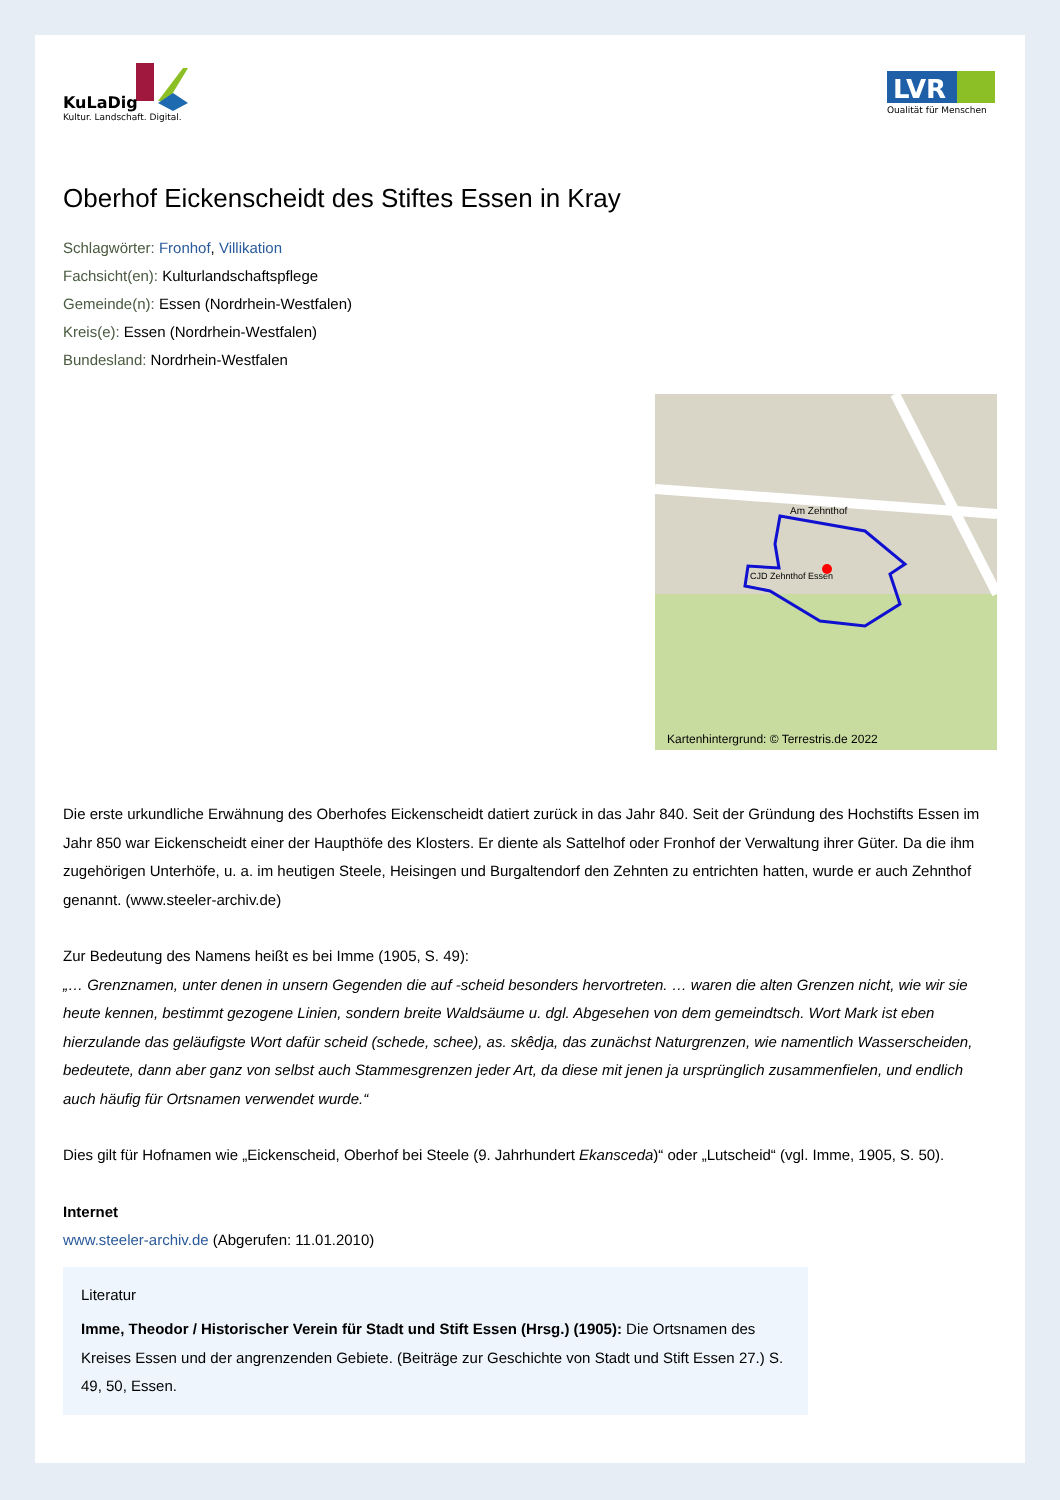KuLaDig
Kultur. Landschaft. Digital.
LVR
Qualität für Menschen
Oberhof Eickenscheidt des Stiftes Essen in Kray
Schlagwörter: Fronhof, Villikation
Fachsicht(en): Kulturlandschaftspflege
Gemeinde(n): Essen (Nordrhein-Westfalen)
Kreis(e): Essen (Nordrhein-Westfalen)
Bundesland: Nordrhein-Westfalen
Am Zehnthof
CJD Zehnthof Essen
Kartenhintergrund: © Terrestris.de 2022
Die erste urkundliche Erwähnung des Oberhofes Eickenscheidt datiert zurück in das Jahr 840. Seit der Gründung des Hochstifts Essen im Jahr 850 war Eickenscheidt einer der Haupthöfe des Klosters. Er diente als Sattelhof oder Fronhof der Verwaltung ihrer Güter. Da die ihm zugehörigen Unterhöfe, u. a. im heutigen Steele, Heisingen und Burgaltendorf den Zehnten zu entrichten hatten, wurde er auch Zehnthof genannt. (www.steeler-archiv.de)
Zur Bedeutung des Namens heißt es bei Imme (1905, S. 49):
„… Grenznamen, unter denen in unsern Gegenden die auf -scheid besonders hervortreten. … waren die alten Grenzen nicht, wie wir sie heute kennen, bestimmt gezogene Linien, sondern breite Waldsäume u. dgl. Abgesehen von dem gemeindtsch. Wort Mark ist eben hierzulande das geläufigste Wort dafür scheid (schede, schee), as. skêdja, das zunächst Naturgrenzen, wie namentlich Wasserscheiden, bedeutete, dann aber ganz von selbst auch Stammesgrenzen jeder Art, da diese mit jenen ja ursprünglich zusammenfielen, und endlich auch häufig für Ortsnamen verwendet wurde.“
Dies gilt für Hofnamen wie „Eickenscheid, Oberhof bei Steele (9. Jahrhundert Ekansceda)“ oder „Lutscheid“ (vgl. Imme, 1905, S. 50).
Internet
www.steeler-archiv.de (Abgerufen: 11.01.2010)
Literatur
Imme, Theodor / Historischer Verein für Stadt und Stift Essen (Hrsg.) (1905): Die Ortsnamen des Kreises Essen und der angrenzenden Gebiete. (Beiträge zur Geschichte von Stadt und Stift Essen 27.) S. 49, 50, Essen.